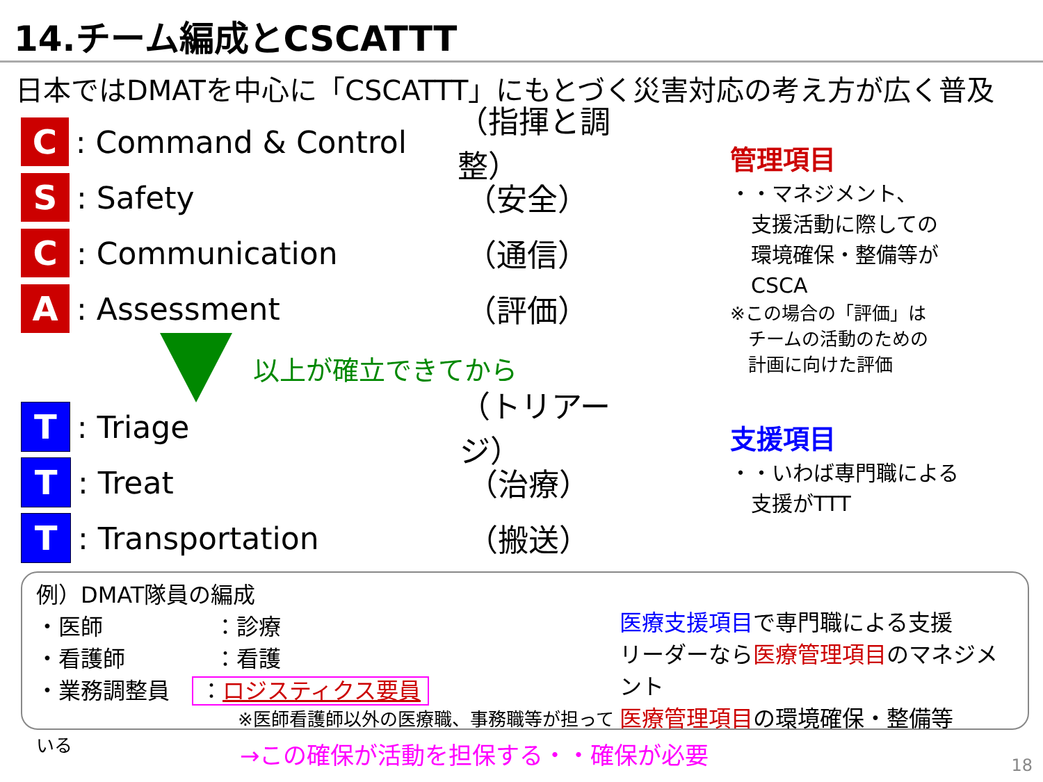14.チーム編成とCSCATTT
日本ではDMATを中心に「CSCATTT」にもとづく災害対応の考え方が広く普及
C
: Command & Control （指揮と調整）
S
: Safety （安全）
C
: Communication （通信）
A
: Assessment （評価）
以上が確立できてから
T
: Triage （トリアージ）
T
: Treat （治療）
T
: Transportation （搬送）
管理項目
・・マネジメント、
　支援活動に際しての
　環境確保・整備等が
　CSCA
※この場合の「評価」は
　チームの活動のための
　計画に向けた評価
支援項目
・・いわば専門職による
　支援がTTT
例）DMAT隊員の編成
・医師　　　　　：診療
・看護師　　　　：看護
・業務調整員　：ロジスティクス要員
※医師看護師以外の医療職、事務職等が担っている
医療支援項目で専門職による支援
リーダーなら医療管理項目のマネジメント
医療管理項目の環境確保・整備等
→この確保が活動を担保する・・確保が必要
18